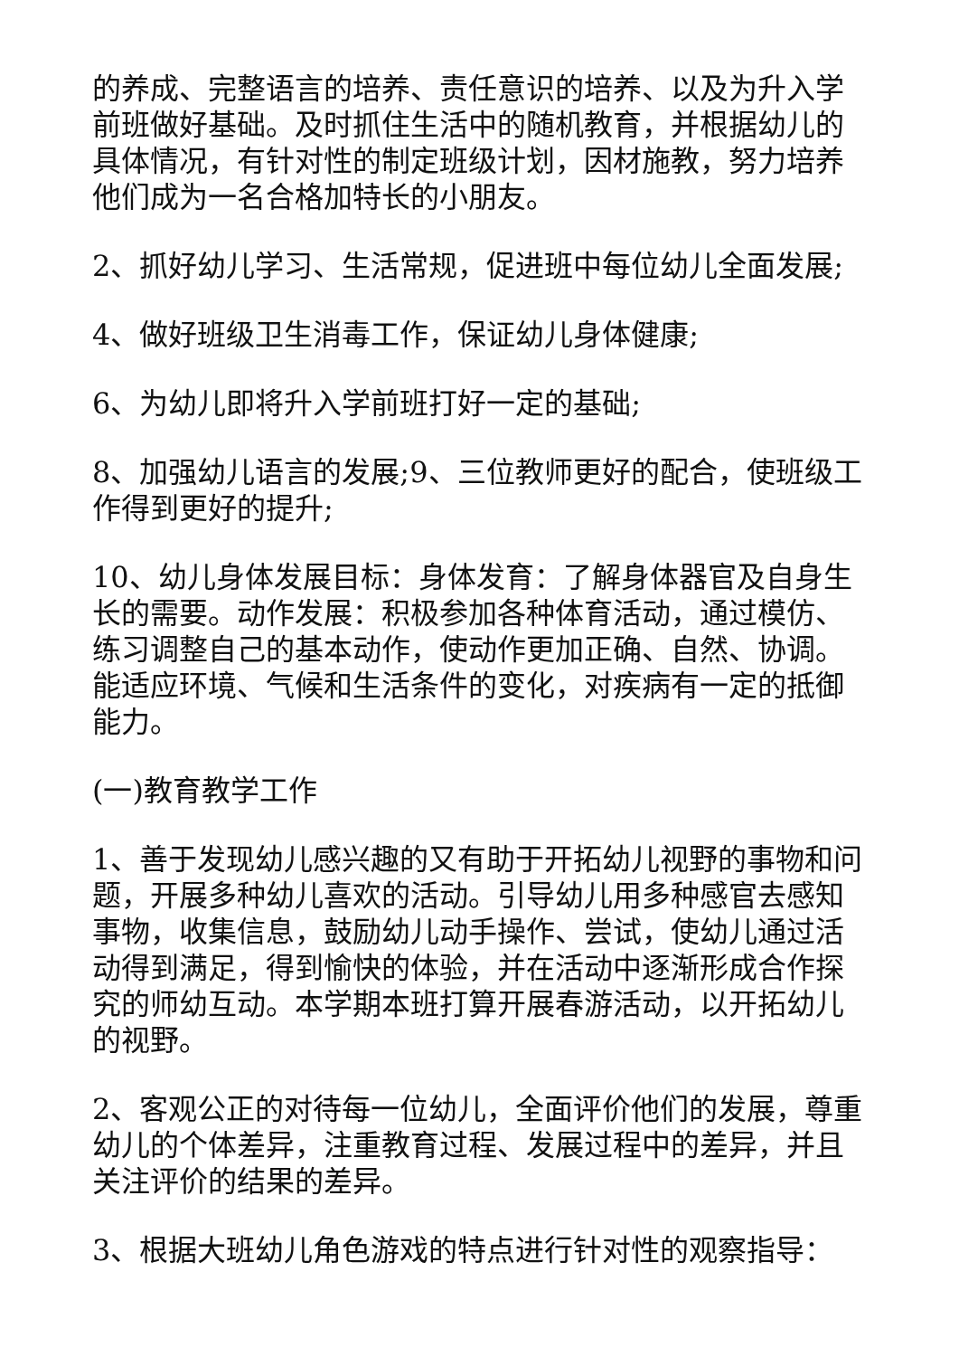的养成、完整语言的培养、责任意识的培养、以及为升入学前班做好基础。及时抓住生活中的随机教育，并根据幼儿的具体情况，有针对性的制定班级计划，因材施教，努力培养他们成为一名合格加特长的小朋友。
2、抓好幼儿学习、生活常规，促进班中每位幼儿全面发展;
4、做好班级卫生消毒工作，保证幼儿身体健康;
6、为幼儿即将升入学前班打好一定的基础;
8、加强幼儿语言的发展;9、三位教师更好的配合，使班级工作得到更好的提升;
10、幼儿身体发展目标：身体发育：了解身体器官及自身生长的需要。动作发展：积极参加各种体育活动，通过模仿、练习调整自己的基本动作，使动作更加正确、自然、协调。能适应环境、气候和生活条件的变化，对疾病有一定的抵御能力。
(一)教育教学工作
1、善于发现幼儿感兴趣的又有助于开拓幼儿视野的事物和问题，开展多种幼儿喜欢的活动。引导幼儿用多种感官去感知事物，收集信息，鼓励幼儿动手操作、尝试，使幼儿通过活动得到满足，得到愉快的体验，并在活动中逐渐形成合作探究的师幼互动。本学期本班打算开展春游活动，以开拓幼儿的视野。
2、客观公正的对待每一位幼儿，全面评价他们的发展，尊重幼儿的个体差异，注重教育过程、发展过程中的差异，并且关注评价的结果的差异。
3、根据大班幼儿角色游戏的特点进行针对性的观察指导：